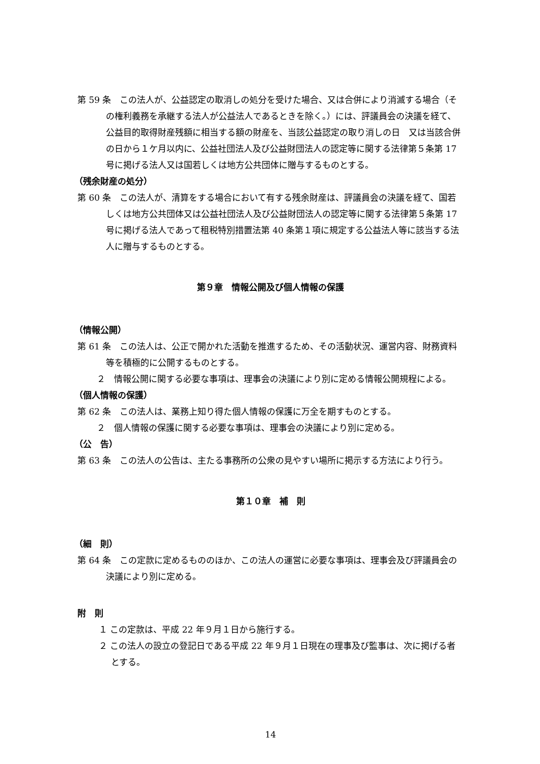第 59 条　この法人が、公益認定の取消しの処分を受けた場合、又は合併により消滅する場合（その権利義務を承継する法人が公益法人であるときを除く。）には、評議員会の決議を経て、公益目的取得財産残額に相当する額の財産を、当該公益認定の取り消しの日　又は当該合併の日から１ケ月以内に、公益社団法人及び公益財団法人の認定等に関する法律第５条第 17 号に掲げる法人又は国若しくは地方公共団体に贈与するものとする。
（残余財産の処分）
第 60 条　この法人が、清算をする場合において有する残余財産は、評議員会の決議を経て、国若しくは地方公共団体又は公益社団法人及び公益財団法人の認定等に関する法律第５条第 17 号に掲げる法人であって租税特別措置法第 40 条第１項に規定する公益法人等に該当する法人に贈与するものとする。
第９章　情報公開及び個人情報の保護
（情報公開）
第 61 条　この法人は、公正で開かれた活動を推進するため、その活動状況、運営内容、財務資料等を積極的に公開するものとする。
２　情報公開に関する必要な事項は、理事会の決議により別に定める情報公開規程による。
（個人情報の保護）
第 62 条　この法人は、業務上知り得た個人情報の保護に万全を期すものとする。
２　個人情報の保護に関する必要な事項は、理事会の決議により別に定める。
（公　告）
第 63 条　この法人の公告は、主たる事務所の公衆の見やすい場所に掲示する方法により行う。
第１０章　補　則
（細　則）
第 64 条　この定款に定めるもののほか、この法人の運営に必要な事項は、理事会及び評議員会の決議により別に定める。
附　則
１ この定款は、平成 22 年９月１日から施行する。
２ この法人の設立の登記日である平成 22 年９月１日現在の理事及び監事は、次に掲げる者とする。
14